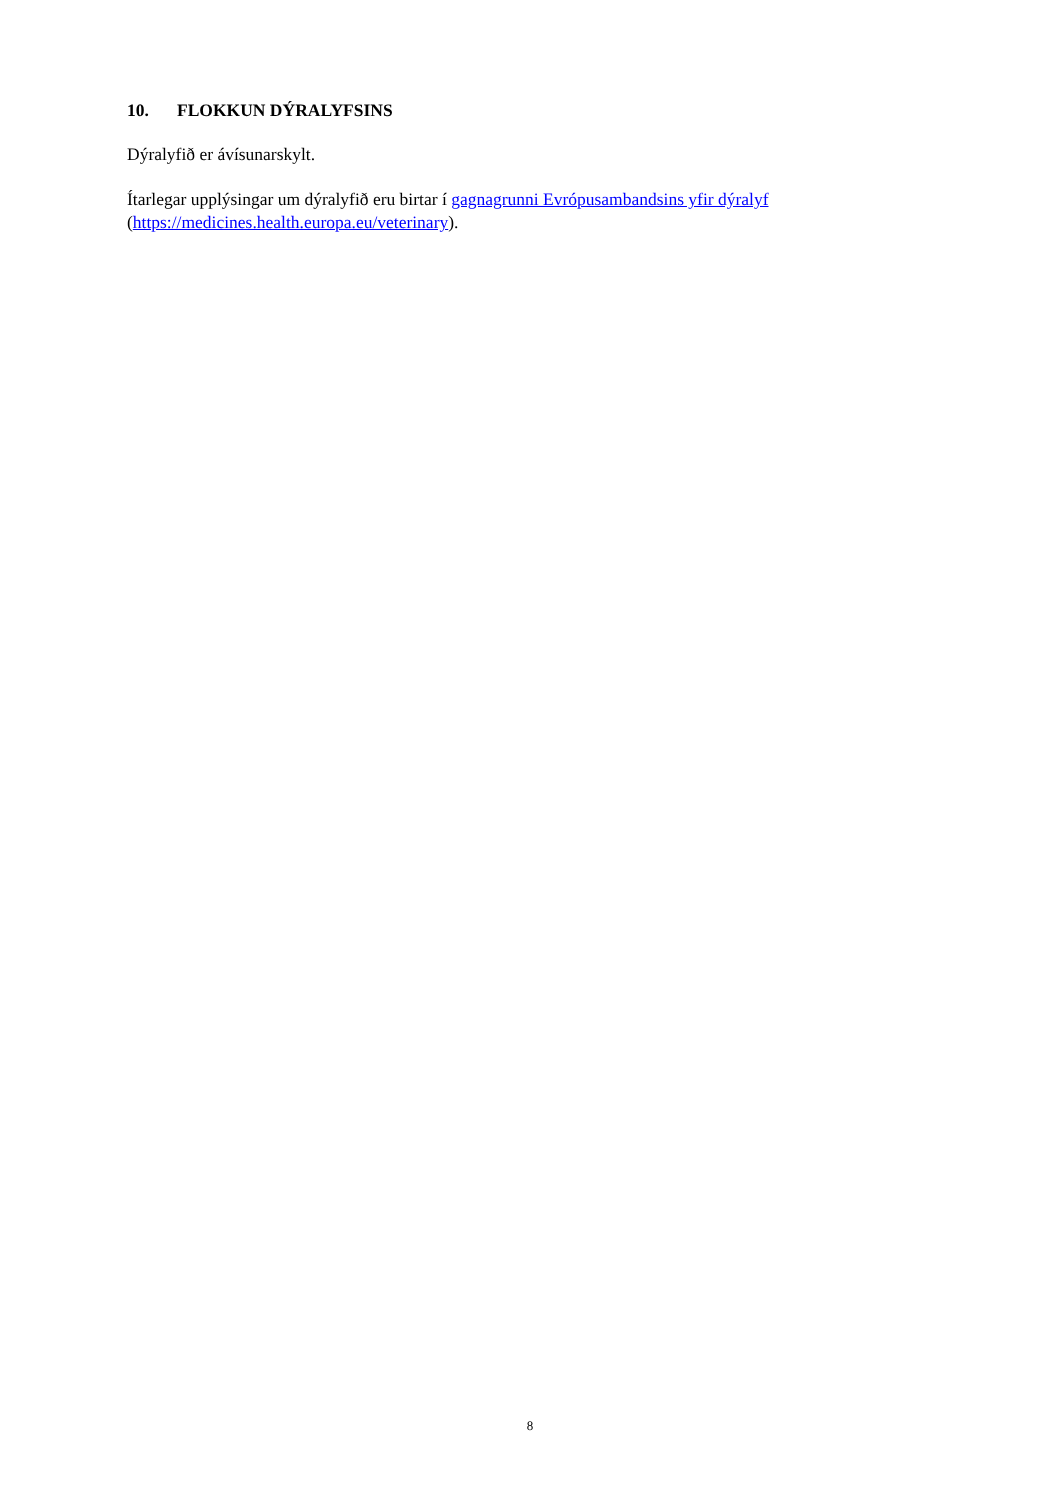10. FLOKKUN DÝRALYFSINS
Dýralyfið er ávísunarskylt.
Ítarlegar upplýsingar um dýralyfið eru birtar í gagnagrunni Evrópusambandsins yfir dýralyf
(https://medicines.health.europa.eu/veterinary).
8